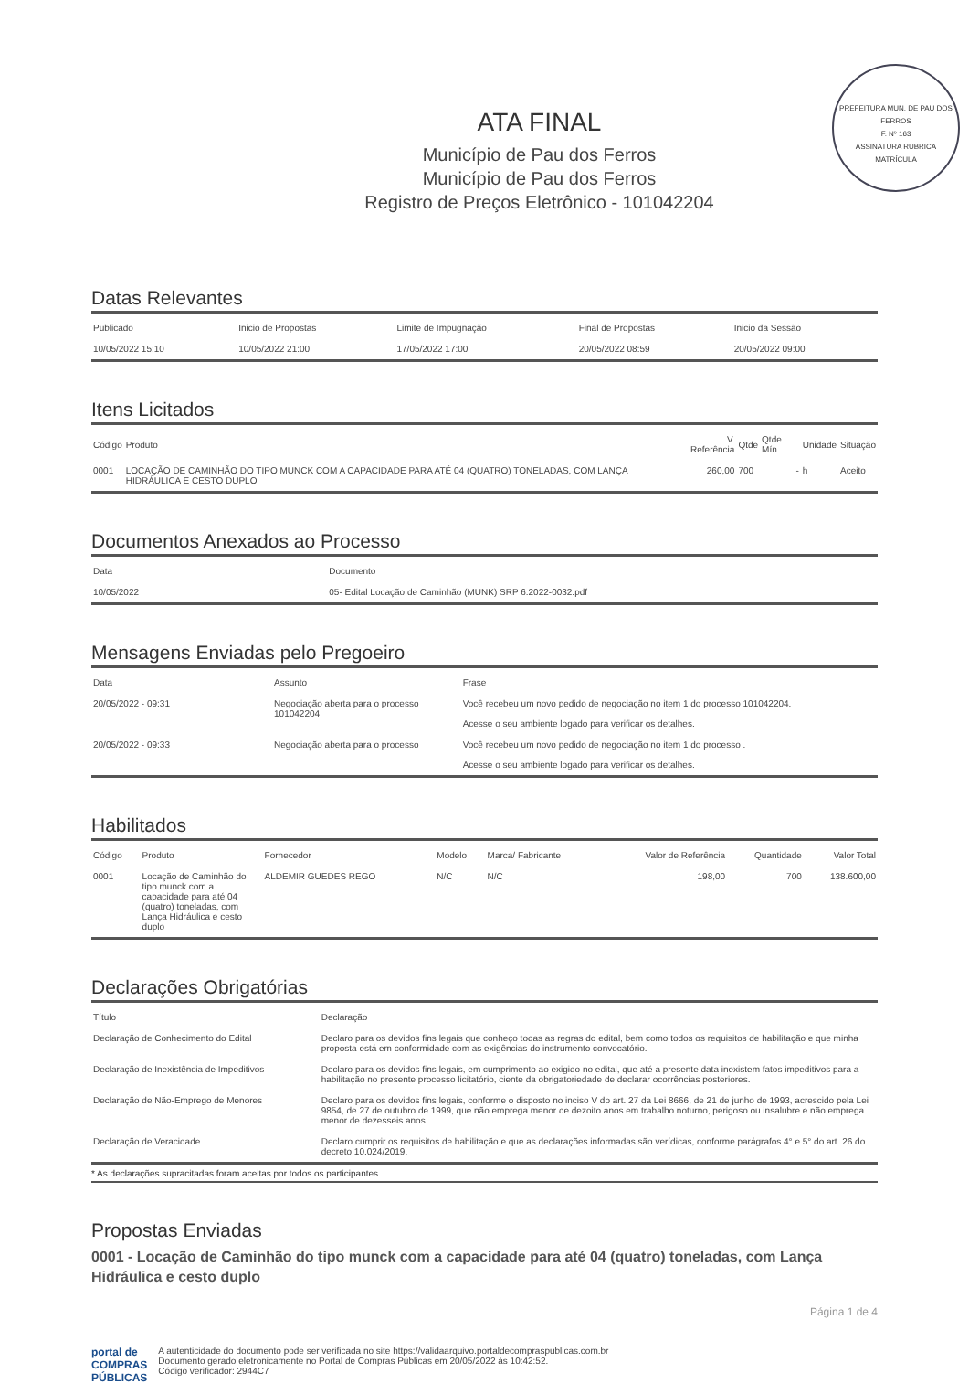PREFEITURA MUN. DE PAU DOS FERROS
F. Nº 163
ASSINATURA RUBRICA
MATRÍCULA
ATA FINAL
Município de Pau dos Ferros
Município de Pau dos Ferros
Registro de Preços Eletrônico - 101042204
Datas Relevantes
| Publicado | Inicio de Propostas | Limite de Impugnação | Final de Propostas | Inicio da Sessão |
| --- | --- | --- | --- | --- |
| 10/05/2022 15:10 | 10/05/2022 21:00 | 17/05/2022 17:00 | 20/05/2022 08:59 | 20/05/2022 09:00 |
Itens Licitados
| Código | Produto | V. Referência | Qtde | Qtde Mín. | Unidade | Situação |
| --- | --- | --- | --- | --- | --- | --- |
| 0001 | LOCAÇÃO DE CAMINHÃO DO TIPO MUNCK COM A CAPACIDADE PARA ATÉ 04 (QUATRO) TONELADAS, COM LANÇA HIDRÁULICA E CESTO DUPLO | 260,00 | 700 | - | h | Aceito |
Documentos Anexados ao Processo
| Data | Documento |
| --- | --- |
| 10/05/2022 | 05- Edital Locação de Caminhão (MUNK) SRP 6.2022-0032.pdf |
Mensagens Enviadas pelo Pregoeiro
| Data | Assunto | Frase |
| --- | --- | --- |
| 20/05/2022 - 09:31 | Negociação aberta para o processo 101042204 | Você recebeu um novo pedido de negociação no item 1 do processo 101042204. Acesse o seu ambiente logado para verificar os detalhes. |
| 20/05/2022 - 09:33 | Negociação aberta para o processo | Você recebeu um novo pedido de negociação no item 1 do processo . Acesse o seu ambiente logado para verificar os detalhes. |
Habilitados
| Código | Produto | Fornecedor | Modelo | Marca/ Fabricante | Valor de Referência | Quantidade | Valor Total |
| --- | --- | --- | --- | --- | --- | --- | --- |
| 0001 | Locação de Caminhão do tipo munck com a capacidade para até 04 (quatro) toneladas, com Lança Hidráulica e cesto duplo | ALDEMIR GUEDES REGO | N/C | N/C | 198,00 | 700 | 138.600,00 |
Declarações Obrigatórias
| Título | Declaração |
| --- | --- |
| Declaração de Conhecimento do Edital | Declaro para os devidos fins legais que conheço todas as regras do edital, bem como todos os requisitos de habilitação e que minha proposta está em conformidade com as exigências do instrumento convocatório. |
| Declaração de Inexistência de Impeditivos | Declaro para os devidos fins legais, em cumprimento ao exigido no edital, que até a presente data inexistem fatos impeditivos para a habilitação no presente processo licitatório, ciente da obrigatoriedade de declarar ocorrências posteriores. |
| Declaração de Não-Emprego de Menores | Declaro para os devidos fins legais, conforme o disposto no inciso V do art. 27 da Lei 8666, de 21 de junho de 1993, acrescido pela Lei 9854, de 27 de outubro de 1999, que não emprega menor de dezoito anos em trabalho noturno, perigoso ou insalubre e não emprega menor de dezesseis anos. |
| Declaração de Veracidade | Declaro cumprir os requisitos de habilitação e que as declarações informadas são verídicas, conforme parágrafos 4° e 5° do art. 26 do decreto 10.024/2019. |
* As declarações supracitadas foram aceitas por todos os participantes.
Propostas Enviadas
0001 - Locação de Caminhão do tipo munck com a capacidade para até 04 (quatro) toneladas, com Lança Hidráulica e cesto duplo
Página 1 de 4
portal de
COMPRAS
PÚBLICAS
A autenticidade do documento pode ser verificada no site https://validaarquivo.portaldecompraspublicas.com.br
Documento gerado eletronicamente no Portal de Compras Públicas em 20/05/2022 às 10:42:52.
Código verificador: 2944C7